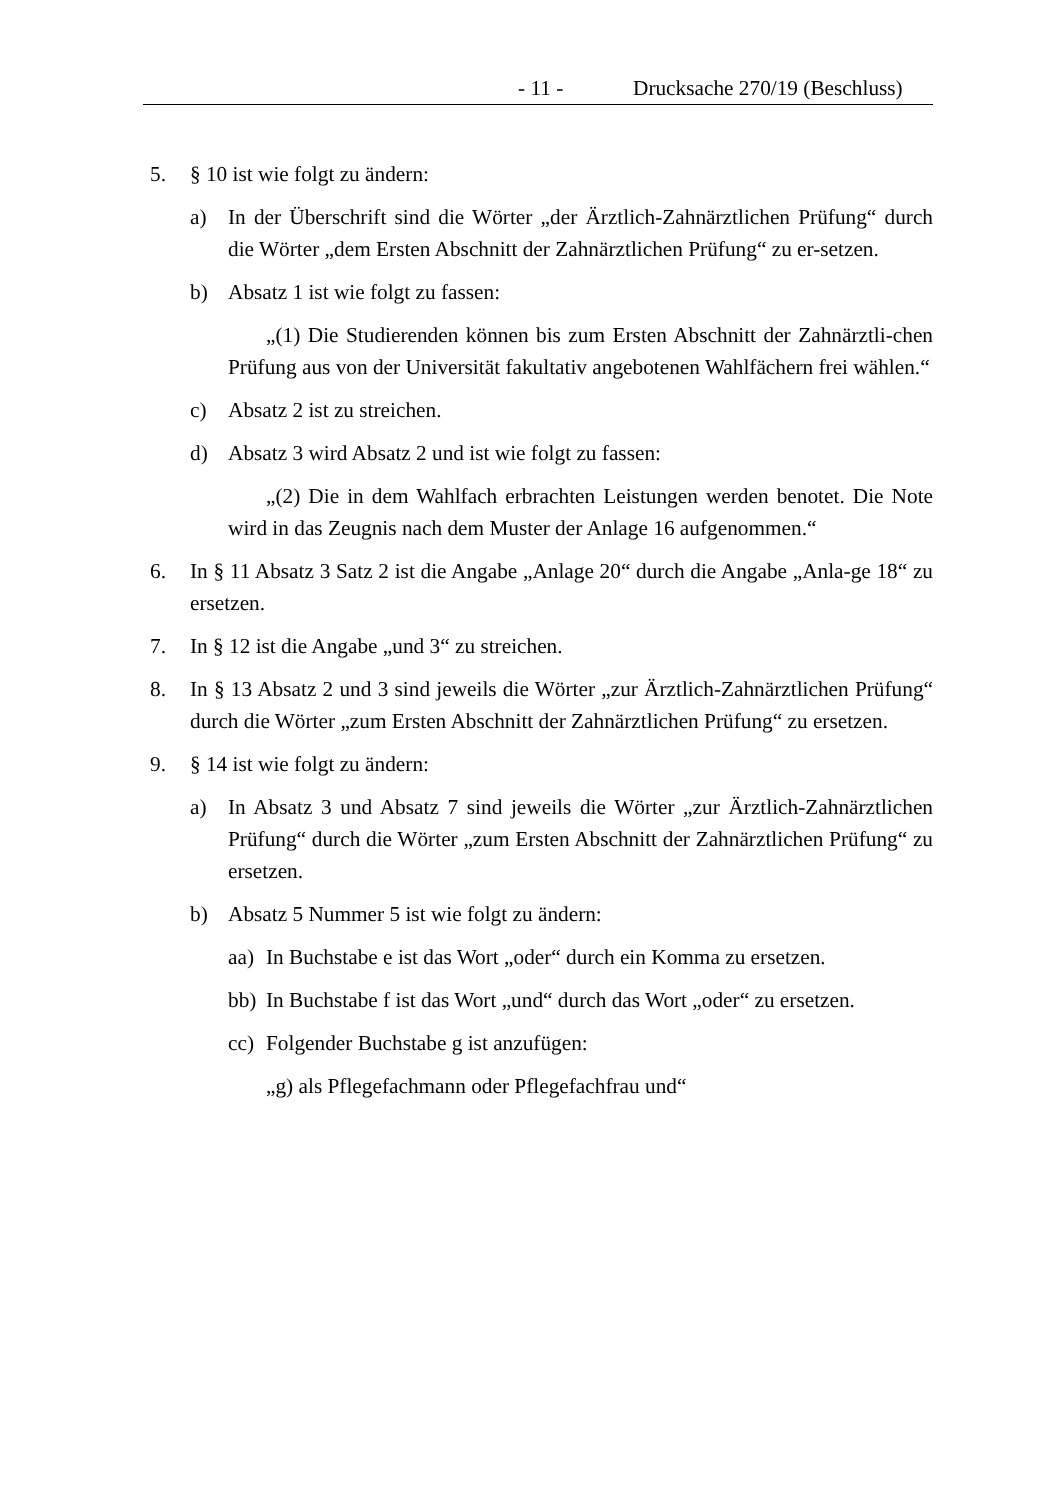- 11 - Drucksache 270/19 (Beschluss)
5. § 10 ist wie folgt zu ändern:
a) In der Überschrift sind die Wörter „der Ärztlich-Zahnärztlichen Prüfung“ durch die Wörter „dem Ersten Abschnitt der Zahnärztlichen Prüfung“ zu er-setzen.
b) Absatz 1 ist wie folgt zu fassen:
„(1) Die Studierenden können bis zum Ersten Abschnitt der Zahnärztli-chen Prüfung aus von der Universität fakultativ angebotenen Wahlfächern frei wählen.“
c) Absatz 2 ist zu streichen.
d) Absatz 3 wird Absatz 2 und ist wie folgt zu fassen:
„(2) Die in dem Wahlfach erbrachten Leistungen werden benotet. Die Note wird in das Zeugnis nach dem Muster der Anlage 16 aufgenommen.“
6. In § 11 Absatz 3 Satz 2 ist die Angabe „Anlage 20“ durch die Angabe „Anla-ge 18“ zu ersetzen.
7. In § 12 ist die Angabe „und 3“ zu streichen.
8. In § 13 Absatz 2 und 3 sind jeweils die Wörter „zur Ärztlich-Zahnärztlichen Prüfung“ durch die Wörter „zum Ersten Abschnitt der Zahnärztlichen Prüfung“ zu ersetzen.
9. § 14 ist wie folgt zu ändern:
a) In Absatz 3 und Absatz 7 sind jeweils die Wörter „zur Ärztlich-Zahnärztlichen Prüfung“ durch die Wörter „zum Ersten Abschnitt der Zahnärztlichen Prüfung“ zu ersetzen.
b) Absatz 5 Nummer 5 ist wie folgt zu ändern:
aa)
In Buchstabe e ist das Wort „oder“ durch ein Komma zu ersetzen.
bb)
In Buchstabe f ist das Wort „und“ durch das Wort „oder“ zu ersetzen.
cc)
Folgender Buchstabe g ist anzufügen:
„g) als Pflegefachmann oder Pflegefachfrau und“